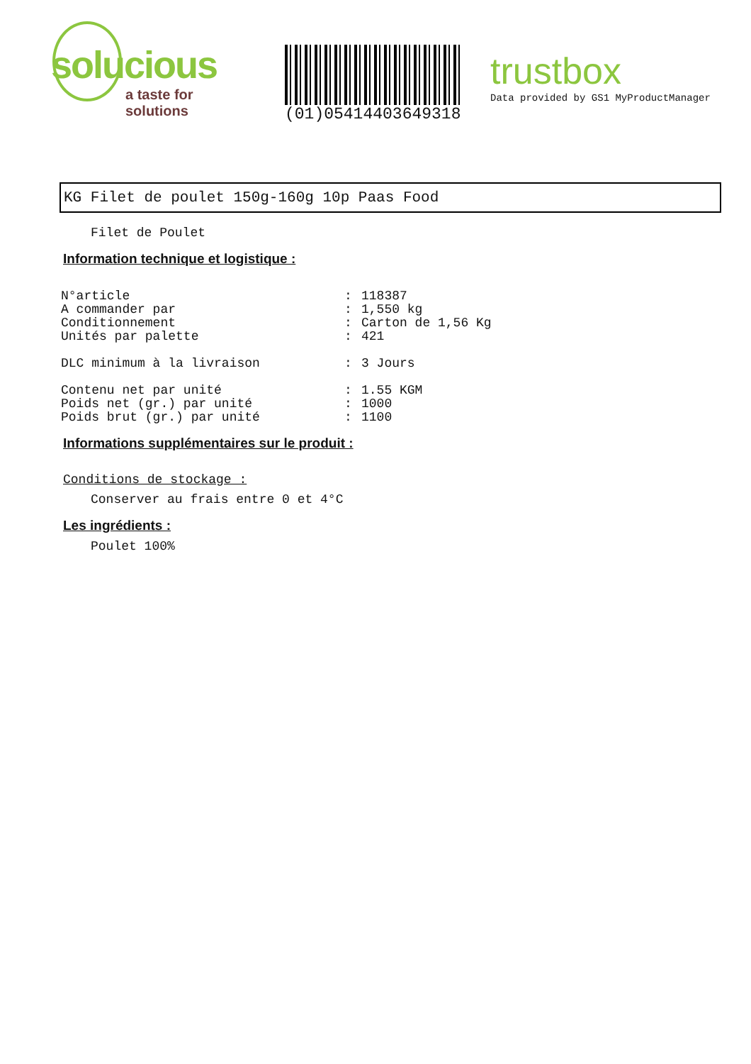solucious
a taste for solutions
(01)05414403649318
trustbox
Data provided by GS1 MyProductManager
KG Filet de poulet 150g-160g 10p Paas Food
Filet de Poulet
Information technique et logistique :
| N°article | : | 118387 |
| A commander par | : | 1,550 kg |
| Conditionnement | : | Carton de 1,56 Kg |
| Unités par palette | : | 421 |
| DLC minimum à la livraison | : | 3 Jours |
| Contenu net par unité | : | 1.55 KGM |
| Poids net (gr.) par unité | : | 1000 |
| Poids brut (gr.) par unité | : | 1100 |
Informations supplémentaires sur le produit :
Conditions de stockage :
Conserver au frais entre 0 et 4°C
Les ingrédients :
Poulet 100%